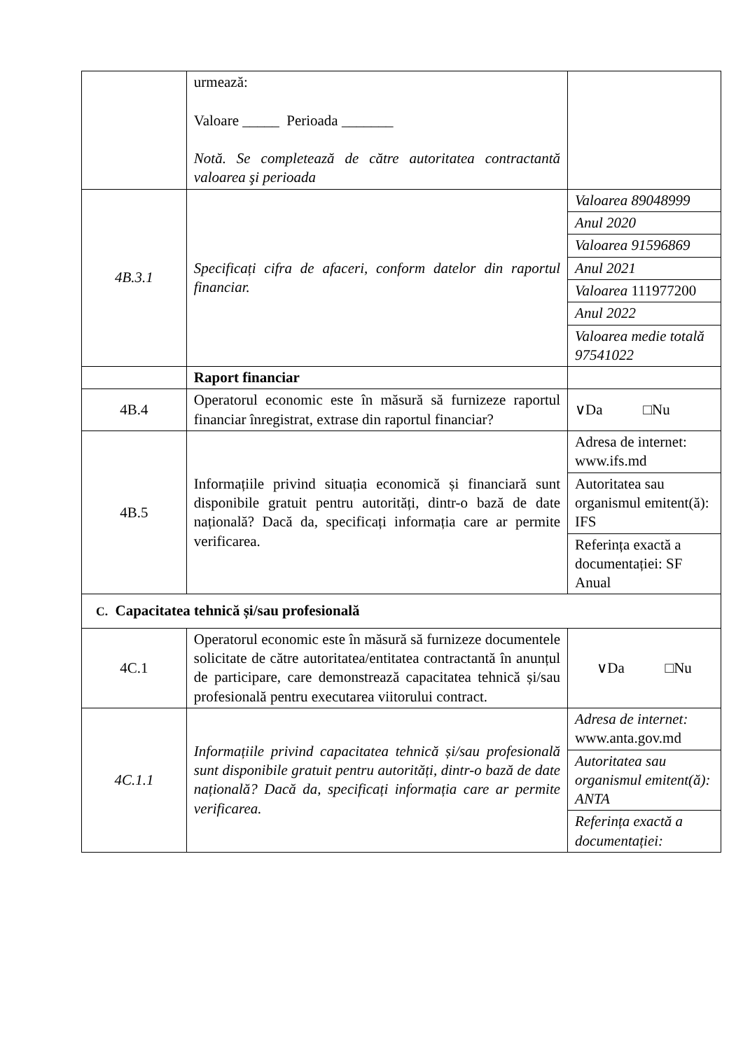| | urmează: Valoare _____ Perioada _______ Notă. Se completează de către autoritatea contractantă valoarea şi perioada | |
| 4B.3.1 | Specificați cifra de afaceri, conform datelor din raportul financiar. | Valoarea 89048999 Anul 2020 Valoarea 91596869 Anul 2021 Valoarea 111977200 Anul 2022 Valoarea medie totală 97541022 |
| | Raport financiar | |
| 4B.4 | Operatorul economic este în măsură să furnizeze raportul financiar înregistrat, extrase din raportul financiar? | ∨Da □Nu |
| 4B.5 | Informațiile privind situația economică și financiară sunt disponibile gratuit pentru autorități, dintr-o bază de date națională? Dacă da, specificați informația care ar permite verificarea. | Adresa de internet: www.ifs.md Autoritatea sau organismul emitent(ă): IFS Referința exactă a documentației: SF Anual |
| C. Capacitatea tehnică și/sau profesională | | |
| 4C.1 | Operatorul economic este în măsură să furnizeze documentele solicitate de către autoritatea/entitatea contractantă în anunțul de participare, care demonstrează capacitatea tehnică și/sau profesională pentru executarea viitorului contract. | ∨Da □Nu |
| 4C.1.1 | Informațiile privind capacitatea tehnică și/sau profesională sunt disponibile gratuit pentru autorități, dintr-o bază de date națională? Dacă da, specificați informația care ar permite verificarea. | Adresa de internet: www.anta.gov.md Autoritatea sau organismul emitent(ă): ANTA Referința exactă a documentației: |